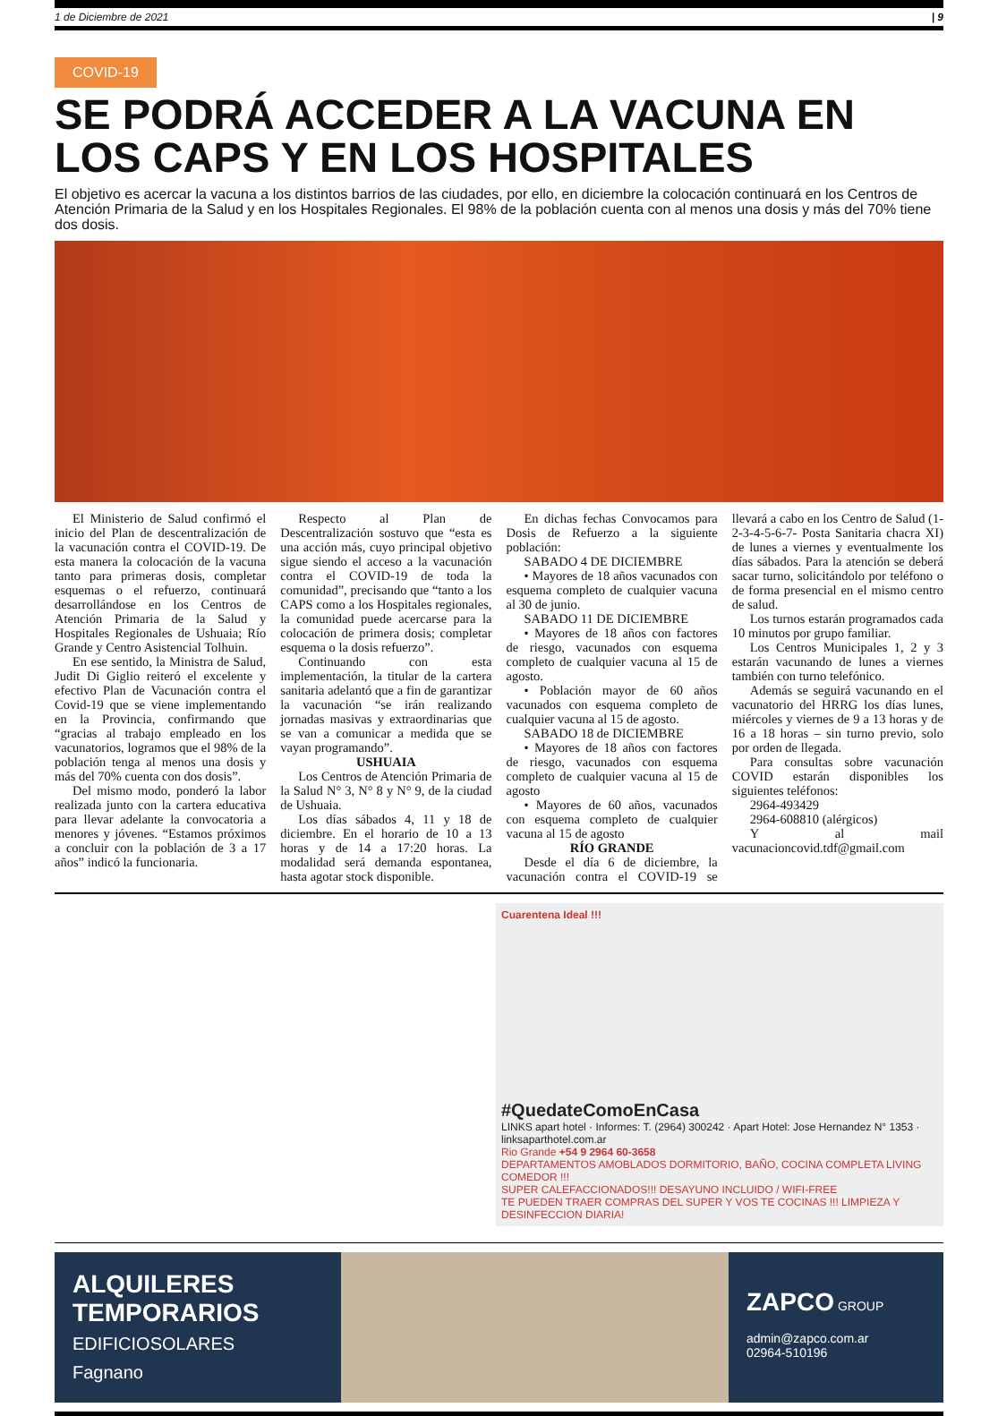1 de Diciembre de 2021 | 9
COVID-19
SE PODRÁ ACCEDER A LA VACUNA EN LOS CAPS Y EN LOS HOSPITALES
El objetivo es acercar la vacuna a los distintos barrios de las ciudades, por ello, en diciembre la colocación continuará en los Centros de Atención Primaria de la Salud y en los Hospitales Regionales. El 98% de la población cuenta con al menos una dosis y más del 70% tiene dos dosis.
El Ministerio de Salud confirmó el inicio del Plan de descentralización de la vacunación contra el COVID-19. De esta manera la colocación de la vacuna tanto para primeras dosis, completar esquemas o el refuerzo, continuará desarrollándose en los Centros de Atención Primaria de la Salud y Hospitales Regionales de Ushuaia; Río Grande y Centro Asistencial Tolhuin.
En ese sentido, la Ministra de Salud, Judit Di Giglio reiteró el excelente y efectivo Plan de Vacunación contra el Covid-19 que se viene implementando en la Provincia, confirmando que “gracias al trabajo empleado en los vacunatorios, logramos que el 98% de la población tenga al menos una dosis y más del 70% cuenta con dos dosis”.
Del mismo modo, ponderó la labor realizada junto con la cartera educativa para llevar adelante la convocatoria a menores y jóvenes. “Estamos próximos a concluir con la población de 3 a 17 años” indicó la funcionaria.
Respecto al Plan de Descentralización sostuvo que “esta es una acción más, cuyo principal objetivo sigue siendo el acceso a la vacunación contra el COVID-19 de toda la comunidad”, precisando que “tanto a los CAPS como a los Hospitales regionales, la comunidad puede acercarse para la colocación de primera dosis; completar esquema o la dosis refuerzo”.
Continuando con esta implementación, la titular de la cartera sanitaria adelantó que a fin de garantizar la vacunación “se irán realizando jornadas masivas y extraordinarias que se van a comunicar a medida que se vayan programando”.
USHUAIA
Los Centros de Atención Primaria de la Salud N° 3, N° 8 y N° 9, de la ciudad de Ushuaia.
Los días sábados 4, 11 y 18 de diciembre. En el horario de 10 a 13 horas y de 14 a 17:20 horas. La modalidad será demanda espontanea, hasta agotar stock disponible.
En dichas fechas Convocamos para Dosis de Refuerzo a la siguiente población:
SABADO 4 DE DICIEMBRE
• Mayores de 18 años vacunados con esquema completo de cualquier vacuna al 30 de junio.
SABADO 11 DE DICIEMBRE
• Mayores de 18 años con factores de riesgo, vacunados con esquema completo de cualquier vacuna al 15 de agosto.
• Población mayor de 60 años vacunados con esquema completo de cualquier vacuna al 15 de agosto.
SABADO 18 de DICIEMBRE
• Mayores de 18 años con factores de riesgo, vacunados con esquema completo de cualquier vacuna al 15 de agosto
• Mayores de 60 años, vacunados con esquema completo de cualquier vacuna al 15 de agosto
RÍO GRANDE
Desde el día 6 de diciembre, la vacunación contra el COVID-19 se llevará a cabo en los Centro de Salud (1-2-3-4-5-6-7- Posta Sanitaria chacra XI) de lunes a viernes y eventualmente los días sábados. Para la atención se deberá sacar turno, solicitándolo por teléfono o de forma presencial en el mismo centro de salud.
Los turnos estarán programados cada 10 minutos por grupo familiar.
Los Centros Municipales 1, 2 y 3 estarán vacunando de lunes a viernes también con turno telefónico.
Además se seguirá vacunando en el vacunatorio del HRRG los días lunes, miércoles y viernes de 9 a 13 horas y de 16 a 18 horas – sin turno previo, solo por orden de llegada.
Para consultas sobre vacunación COVID estarán disponibles los siguientes teléfonos:
2964-493429
2964-608810 (alérgicos)
Y al mail vacunacioncovid.tdf@gmail.com
Cuarentena Ideal !!!
#QuedateComoEnCasa
LINKS apart hotel · Informes: T. (2964) 300242 · Apart Hotel: Jose Hernandez N° 1353 · linksaparthotel.com.ar
Rio Grande +54 9 2964 60-3658
DEPARTAMENTOS AMOBLADOS DORMITORIO, BAÑO, COCINA COMPLETA LIVING COMEDOR !!!
SUPER CALEFACCIONADOS!!! DESAYUNO INCLUIDO / WIFI-FREE
TE PUEDEN TRAER COMPRAS DEL SUPER Y VOS TE COCINAS !!! LIMPIEZA Y DESINFECCION DIARIA!
ALQUILERES TEMPORARIOS
EDIFICIOSOLARES
Fagnano
ZAPCO GROUP
admin@zapco.com.ar
02964-510196